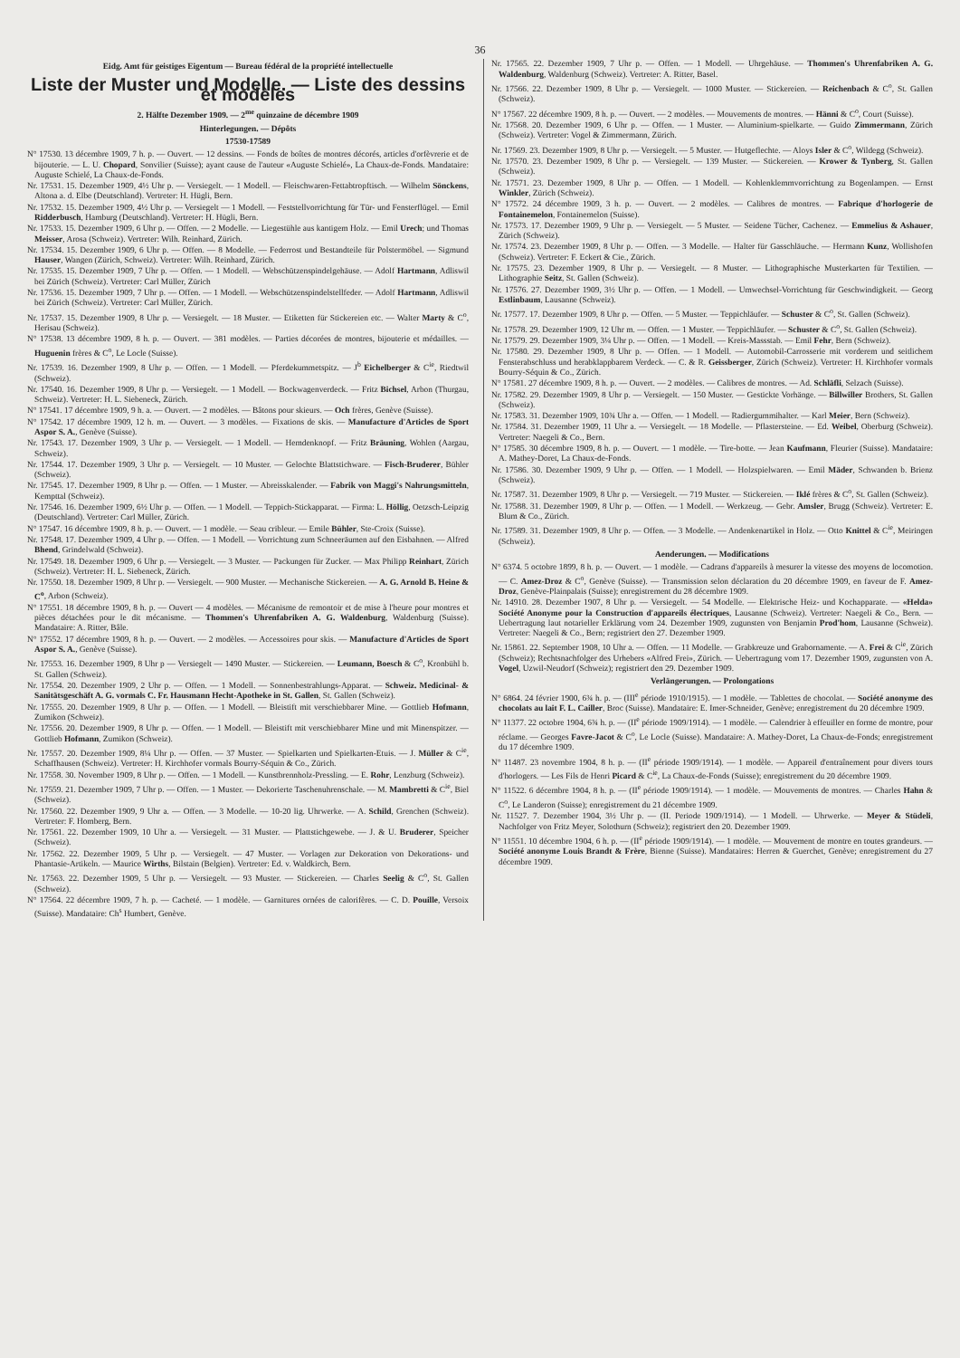36
Eidg. Amt für geistiges Eigentum — Bureau fédéral de la propriété intellectuelle
Liste der Muster und Modelle. — Liste des dessins et modèles
2. Hälfte Dezember 1909. — 2<sup>me</sup> quinzaine de décembre 1909
Hinterlegungen. — Dépôts
17530-17589
N° 17530. 13 décembre 1909, 7 h. p. — Ouvert. — 12 dessins. — Fonds de boîtes de montres décorés, articles d'orfèvrerie et de bijouterie. — L. U. Chopard, Sonvilier (Suisse); ayant cause de l'auteur «Auguste Schielé», La Chaux-de-Fonds. Mandataire: Auguste Schielé, La Chaux-de-Fonds.
Nr. 17531. 15. Dezember 1909, 4½ Uhr p. — Versiegelt. — 1 Modell. — Fleischwaren-Fettabtropftisch. — Wilhelm Sönckens, Altona a. d. Elbe (Deutschland). Vertreter: H. Hügli, Bern.
Nr. 17532. 15. Dezember 1909, 4½ Uhr p. — Versiegelt — 1 Modell. — Feststellvorrichtung für Tür- und Fensterflügel. — Emil Ridderbusch, Hamburg (Deutschland). Vertreter: H. Hügli, Bern.
Nr. 17533. 15. Dezember 1909, 6 Uhr p. — Offen. — 2 Modelle. — Liegestühle aus kantigem Holz. — Emil Urech; und Thomas Meisser, Arosa (Schweiz). Vertreter: Wilh. Reinhard, Zürich.
Nr. 17534. 15. Dezember 1909, 6 Uhr p. — Offen. — 8 Modelle. — Federrost und Bestandteile für Polstermöbel. — Sigmund Hauser, Wangen (Zürich, Schweiz). Vertreter: Wilh. Reinhard, Zürich.
Nr. 17535. 15. Dezember 1909, 7 Uhr p. — Offen. — 1 Modell. — Webschützenspindelgehäuse. — Adolf Hartmann, Adliswil bei Zürich (Schweiz). Vertreter: Carl Müller, Zürich
Nr. 17536. 15. Dezember 1909, 7 Uhr p. — Offen. — 1 Modell. — Webschützenspindelstellfeder. — Adolf Hartmann, Adliswil bei Zürich (Schweiz). Vertreter: Carl Müller, Zürich.
Nr. 17537. 15. Dezember 1909, 8 Uhr p. — Versiegelt. — 18 Muster. — Etiketten für Stickereien etc. — Walter Marty & C<sup>o</sup>, Herisau (Schweiz).
N° 17538. 13 décembre 1909, 8 h. p. — Ouvert. — 381 modèles. — Parties décorées de montres, bijouterie et médailles. — Huguenin frères & C<sup>o</sup>, Le Locle (Suisse).
Nr. 17539. 16. Dezember 1909, 8 Uhr p. — Offen. — 1 Modell. — Pferdekummetspitz. — J<sup>b</sup> Eichelberger & C<sup>ie</sup>, Riedtwil (Schweiz).
Nr. 17540. 16. Dezember 1909, 8 Uhr p. — Versiegelt. — 1 Modell. — Bockwagenverdeck. — Fritz Bichsel, Arbon (Thurgau, Schweiz). Vertreter: H. L. Siebeneck, Zürich.
N° 17541. 17 décembre 1909, 9 h. a. — Ouvert. — 2 modèles. — Bâtons pour skieurs. — Och frères, Genève (Suisse).
N° 17542. 17 décembre 1909, 12 h. m. — Ouvert. — 3 modèles. — Fixations de skis. — Manufacture d'Articles de Sport Aspor S. A., Genève (Suisse).
Nr. 17543. 17. Dezember 1909, 3 Uhr p. — Versiegelt. — 1 Modell. — Hemdenknopf. — Fritz Bräuning, Wohlen (Aargau, Schweiz).
Nr. 17544. 17. Dezember 1909, 3 Uhr p. — Versiegelt. — 10 Muster. — Gelochte Blattstichware. — Fisch-Bruderer, Bühler (Schweiz).
Nr. 17545. 17. Dezember 1909, 8 Uhr p. — Offen. — 1 Muster. — Abreisskalender. — Fabrik von Maggi's Nahrungsmitteln, Kempttal (Schweiz).
Nr. 17546. 16. Dezember 1909, 6½ Uhr p. — Offen. — 1 Modell. — Teppich-Stickapparat. — Firma: L. Höllig, Oetzsch-Leipzig (Deutschland). Vertreter: Carl Müller, Zürich.
N° 17547. 16 décembre 1909, 8 h. p. — Ouvert. — 1 modèle. — Seau cribleur. — Emile Bühler, Ste-Croix (Suisse).
Nr. 17548. 17. Dezember 1909, 4 Uhr p. — Offen. — 1 Modell. — Vorrichtung zum Schneeräumen auf den Eisbahnen. — Alfred Bhend, Grindelwald (Schweiz).
Nr. 17549. 18. Dezember 1909, 6 Uhr p. — Versiegelt. — 3 Muster. — Packungen für Zucker. — Max Philipp Reinhart, Zürich (Schweiz). Vertreter: H. L. Siebeneck, Zürich.
Nr. 17550. 18. Dezember 1909, 8 Uhr p. — Versiegelt. — 900 Muster. — Mechanische Stickereien. — A. G. Arnold B. Heine & C<sup>o</sup>, Arbon (Schweiz).
N° 17551. 18 décembre 1909, 8 h. p. — Ouvert — 4 modèles. — Mécanisme de remontoir et de mise à l'heure pour montres et pièces détachées pour le dit mécanisme. — Thommen's Uhrenfabriken A. G. Waldenburg, Waldenburg (Suisse). Mandataire: A. Ritter, Bâle.
N° 17552. 17 décembre 1909, 8 h. p. — Ouvert. — 2 modèles. — Accessoires pour skis. — Manufacture d'Articles de Sport Aspor S. A., Genève (Suisse).
Nr. 17553. 16. Dezember 1909, 8 Uhr p — Versiegelt — 1490 Muster. — Stickereien. — Leumann, Boesch & C<sup>o</sup>, Kronbühl b. St. Gallen (Schweiz).
Nr. 17554. 20. Dezember 1909, 2 Uhr p. — Offen. — 1 Modell. — Sonnenbestrahlungs-Apparat. — Schweiz. Medicinal- & Sanitätsgeschäft A. G. vormals C. Fr. Hausmann Hecht-Apotheke in St. Gallen, St. Gallen (Schweiz).
Nr. 17555. 20. Dezember 1909, 8 Uhr p. — Offen. — 1 Modell. — Bleistift mit verschiebbarer Mine. — Gottlieb Hofmann, Zumikon (Schweiz).
Nr. 17556. 20. Dezember 1909, 8 Uhr p. — Offen. — 1 Modell. — Bleistift mit verschiebbarer Mine und mit Minenspitzer. — Gottlieb Hofmann, Zumikon (Schweiz).
Nr. 17557. 20. Dezember 1909, 8¼ Uhr p. — Offen. — 37 Muster. — Spielkarten und Spielkarten-Etuis. — J. Müller & C<sup>ie</sup>, Schaffhausen (Schweiz). Vertreter: H. Kirchhofer vormals Bourry-Séquin & Co., Zürich.
Nr. 17558. 30. November 1909, 8 Uhr p. — Offen. — 1 Modell. — Kunstbrennholz-Pressling. — E. Rohr, Lenzburg (Schweiz).
Nr. 17559. 21. Dezember 1909, 7 Uhr p. — Offen. — 1 Muster. — Dekorierte Taschenuhrenschale. — M. Mambretti & C<sup>ie</sup>, Biel (Schweiz).
Nr. 17560. 22. Dezember 1909, 9 Uhr a. — Offen. — 3 Modelle. — 10-20 lig. Uhrwerke. — A. Schild, Grenchen (Schweiz). Vertreter: F. Homberg, Bern.
Nr. 17561. 22. Dezember 1909, 10 Uhr a. — Versiegelt. — 31 Muster. — Plattstichgewebe. — J. & U. Bruderer, Speicher (Schweiz).
Nr. 17562. 22. Dezember 1909, 5 Uhr p. — Versiegelt. — 47 Muster. — Vorlagen zur Dekoration von Dekorations- und Phantasie-Artikeln. — Maurice Wirths, Bilstain (Belgien). Vertreter: Ed. v. Waldkirch, Bern.
Nr. 17563. 22. Dezember 1909, 5 Uhr p. — Versiegelt. — 93 Muster. — Stickereien. — Charles Seelig & C<sup>o</sup>, St. Gallen (Schweiz).
N° 17564. 22 décembre 1909, 7 h. p. — Cacheté. — 1 modèle. — Garnitures ornées de calorifères. — C. D. Pouille, Versoix (Suisse). Mandataire: Ch<sup>s</sup> Humbert, Genève.
Nr. 17565. 22. Dezember 1909, 7 Uhr p. — Offen. — 1 Modell. — Uhrgehäuse. — Thommen's Uhrenfabriken A. G. Waldenburg, Waldenburg (Schweiz). Vertreter: A. Ritter, Basel.
Nr. 17566. 22. Dezember 1909, 8 Uhr p. — Versiegelt. — 1000 Muster. — Stickereien. — Reichenbach & C<sup>o</sup>, St. Gallen (Schweiz).
N° 17567. 22 décembre 1909, 8 h. p. — Ouvert. — 2 modèles. — Mouvements de montres. — Hänni & C<sup>o</sup>, Court (Suisse).
Nr. 17568. 20. Dezember 1909, 6 Uhr p. — Offen. — 1 Muster. — Aluminium-spielkarte. — Guido Zimmermann, Zürich (Schweiz). Vertreter: Vogel & Zimmermann, Zürich.
Nr. 17569. 23. Dezember 1909, 8 Uhr p. — Versiegelt. — 5 Muster. — Hutgeflechte. — Aloys Isler & C<sup>o</sup>, Wildegg (Schweiz).
Nr. 17570. 23. Dezember 1909, 8 Uhr p. — Versiegelt. — 139 Muster. — Stickereien. — Krower & Tynberg, St. Gallen (Schweiz).
Nr. 17571. 23. Dezember 1909, 8 Uhr p. — Offen. — 1 Modell. — Kohlenklemmvorrichtung zu Bogenlampen. — Ernst Winkler, Zürich (Schweiz).
N° 17572. 24 décembre 1909, 3 h. p. — Ouvert. — 2 modèles. — Calibres de montres. — Fabrique d'horlogerie de Fontainemelon, Fontainemelon (Suisse).
Nr. 17573. 17. Dezember 1909, 9 Uhr p. — Versiegelt. — 5 Muster. — Seidene Tücher, Cachenez. — Emmelius & Ashauer, Zürich (Schweiz).
Nr. 17574. 23. Dezember 1909, 8 Uhr p. — Offen. — 3 Modelle. — Halter für Gasschläuche. — Hermann Kunz, Wollishofen (Schweiz). Vertreter: F. Eckert & Cie., Zürich.
Nr. 17575. 23. Dezember 1909, 8 Uhr p. — Versiegelt. — 8 Muster. — Lithographische Musterkarten für Textilien. — Lithographie Seitz, St. Gallen (Schweiz).
Nr. 17576. 27. Dezember 1909, 3½ Uhr p. — Offen. — 1 Modell. — Umwechsel-Vorrichtung für Geschwindigkeit. — Georg Estlinbaum, Lausanne (Schweiz).
Nr. 17577. 17. Dezember 1909, 8 Uhr p. — Offen. — 5 Muster. — Teppichläufer. — Schuster & C<sup>o</sup>, St. Gallen (Schweiz).
Nr. 17578. 29. Dezember 1909, 12 Uhr m. — Offen. — 1 Muster. — Teppichläufer. — Schuster & C<sup>o</sup>, St. Gallen (Schweiz).
Nr. 17579. 29. Dezember 1909, 3¼ Uhr p. — Offen. — 1 Modell. — Kreis-Massstab. — Emil Fehr, Bern (Schweiz).
Nr. 17580. 29. Dezember 1909, 8 Uhr p. — Offen. — 1 Modell. — Automobil-Carrosserie mit vorderem und seitlichem Fensterabschluss und herabklappbarem Verdeck. — C. & R. Geissberger, Zürich (Schweiz). Vertreter: H. Kirchhofer vormals Bourry-Séquin & Co., Zürich.
N° 17581. 27 décembre 1909, 8 h. p. — Ouvert. — 2 modèles. — Calibres de montres. — Ad. Schläfli, Selzach (Suisse).
Nr. 17582. 29. Dezember 1909, 8 Uhr p. — Versiegelt. — 150 Muster. — Gestickte Vorhänge. — Billwiller Brothers, St. Gallen (Schweiz).
Nr. 17583. 31. Dezember 1909, 10¾ Uhr a. — Offen. — 1 Modell. — Radiergummihalter. — Karl Meier, Bern (Schweiz).
Nr. 17584. 31. Dezember 1909, 11 Uhr a. — Versiegelt. — 18 Modelle. — Pflastersteine. — Ed. Weibel, Oberburg (Schweiz). Vertreter: Naegeli & Co., Bern.
N° 17585. 30 décembre 1909, 8 h. p. — Ouvert. — 1 modèle. — Tire-botte. — Jean Kaufmann, Fleurier (Suisse). Mandataire: A. Mathey-Doret, La Chaux-de-Fonds.
Nr. 17586. 30. Dezember 1909, 9 Uhr p. — Offen. — 1 Modell. — Holzspielwaren. — Emil Mäder, Schwanden b. Brienz (Schweiz).
Nr. 17587. 31. Dezember 1909, 8 Uhr p. — Versiegelt. — 719 Muster. — Stickereien. — Iklé frères & C<sup>o</sup>, St. Gallen (Schweiz).
Nr. 17588. 31. Dezember 1909, 8 Uhr p. — Offen. — 1 Modell. — Werkzeug. — Gebr. Amsler, Brugg (Schweiz). Vertreter: E. Blum & Co., Zürich.
Nr. 17589. 31. Dezember 1909, 8 Uhr p. — Offen. — 3 Modelle. — Andenkenartikel in Holz. — Otto Knittel & C<sup>ie</sup>, Meiringen (Schweiz).
Aenderungen. — Modifications
N° 6374. 5 octobre 1899, 8 h. p. — Ouvert. — 1 modèle. — Cadrans d'appareils à mesurer la vitesse des moyens de locomotion. — C. Amez-Droz & C<sup>o</sup>, Genève (Suisse). — Transmission selon déclaration du 20 décembre 1909, en faveur de F. Amez-Droz, Genève-Plainpalais (Suisse); enregistrement du 28 décembre 1909.
Nr. 14910. 28. Dezember 1907, 8 Uhr p. — Versiegelt. — 54 Modelle. — Elektrische Heiz- und Kochapparate. — «Helda» Société Anonyme pour la Construction d'appareils électriques, Lausanne (Schweiz). Vertreter: Naegeli & Co., Bern. — Uebertragung laut notarieller Erklärung vom 24. Dezember 1909, zugunsten von Benjamin Prod'hom, Lausanne (Schweiz). Vertreter: Naegeli & Co., Bern; registriert den 27. Dezember 1909.
Nr. 15861. 22. September 1908, 10 Uhr a. — Offen. — 11 Modelle. — Grabkreuze und Grabornamente. — A. Frei & C<sup>ie</sup>, Zürich (Schweiz); Rechtsnachfolger des Urhebers «Alfred Frei», Zürich. — Uebertragung vom 17. Dezember 1909, zugunsten von A. Vogel, Uzwil-Neudorf (Schweiz); registriert den 29. Dezember 1909.
Verlängerungen. — Prolongations
N° 6864. 24 février 1900, 6¾ h. p. — (III<sup>e</sup> période 1910/1915). — 1 modèle. — Tablettes de chocolat. — Société anonyme des chocolats au lait F. L. Cailler, Broc (Suisse). Mandataire: E. Imer-Schneider, Genève; enregistrement du 20 décembre 1909.
N° 11377. 22 octobre 1904, 6¾ h. p. — (II<sup>e</sup> période 1909/1914). — 1 modèle. — Calendrier à effeuiller en forme de montre, pour réclame. — Georges Favre-Jacot & C<sup>o</sup>, Le Locle (Suisse). Mandataire: A. Mathey-Doret, La Chaux-de-Fonds; enregistrement du 17 décembre 1909.
N° 11487. 23 novembre 1904, 8 h. p. — (II<sup>e</sup> période 1909/1914). — 1 modèle. — Appareil d'entraînement pour divers tours d'horlogers. — Les Fils de Henri Picard & C<sup>ie</sup>, La Chaux-de-Fonds (Suisse); enregistrement du 20 décembre 1909.
N° 11522. 6 décembre 1904, 8 h. p. — (II<sup>e</sup> période 1909/1914). — 1 modèle. — Mouvements de montres. — Charles Hahn & C<sup>o</sup>, Le Landeron (Suisse); enregistrement du 21 décembre 1909.
Nr. 11527. 7. Dezember 1904, 3½ Uhr p. — (II. Periode 1909/1914). — 1 Modell. — Uhrwerke. — Meyer & Stüdeli, Nachfolger von Fritz Meyer, Solothurn (Schweiz); registriert den 20. Dezember 1909.
N° 11551. 10 décembre 1904, 6 h. p. — (II<sup>e</sup> période 1909/1914). — 1 modèle. — Mouvement de montre en toutes grandeurs. — Société anonyme Louis Brandt & Frère, Bienne (Suisse). Mandataires: Herren & Guerchet, Genève; enregistrement du 27 décembre 1909.